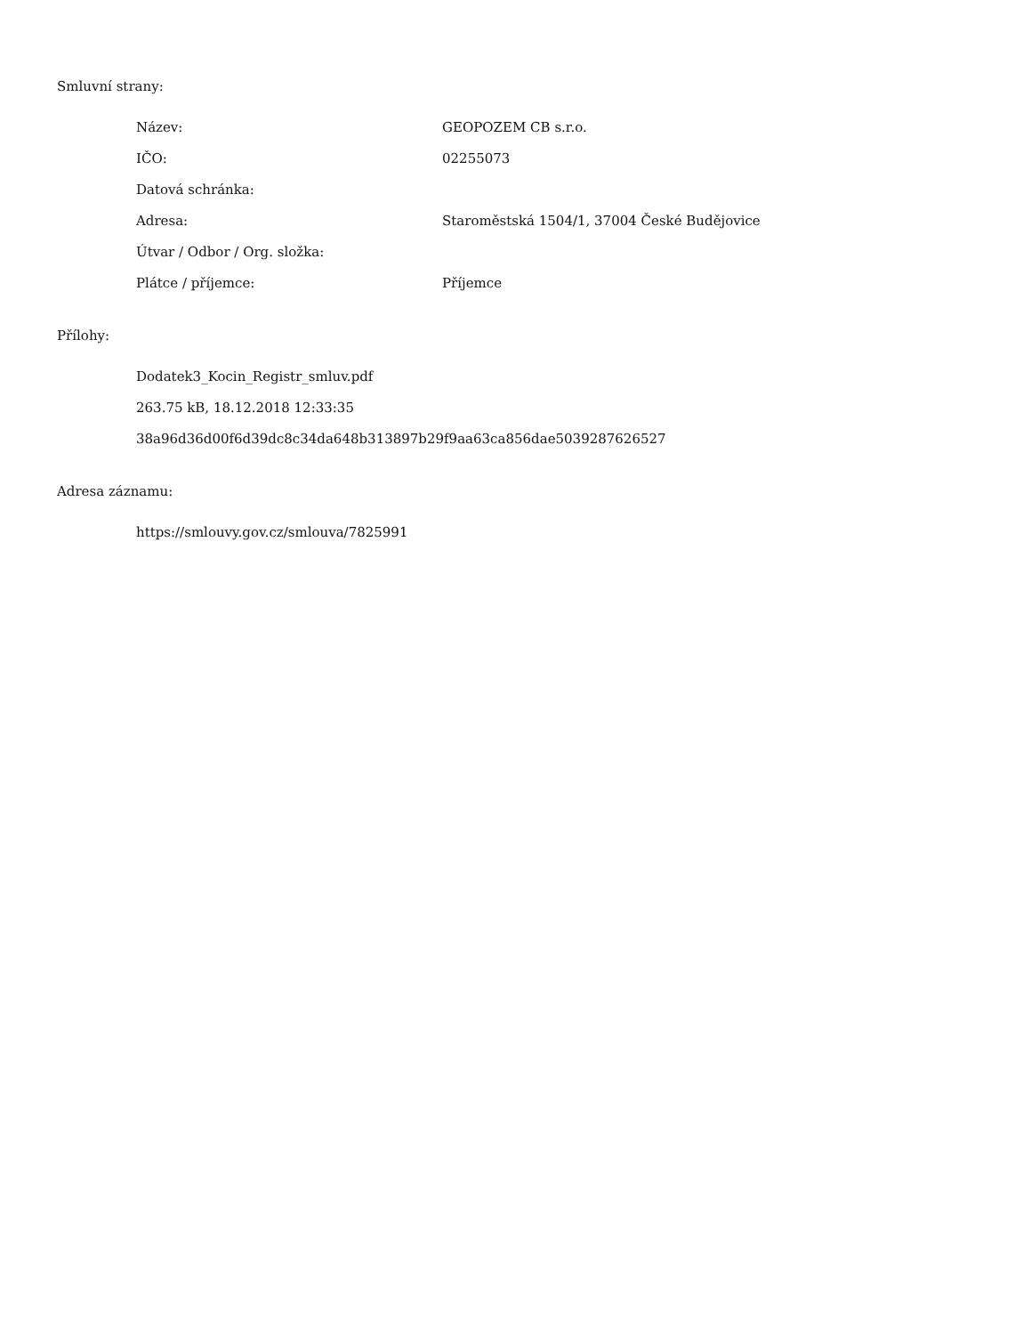Smluvní strany:
| Název: | GEOPOZEM CB s.r.o. |
| IČO: | 02255073 |
| Datová schránka: | |
| Adresa: | Staroměstská 1504/1, 37004 České Budějovice |
| Útvar / Odbor / Org. složka: | |
| Plátce / příjemce: | Příjemce |
Přílohy:
Dodatek3_Kocin_Registr_smluv.pdf
263.75 kB, 18.12.2018 12:33:35
38a96d36d00f6d39dc8c34da648b313897b29f9aa63ca856dae5039287626527
Adresa záznamu:
https://smlouvy.gov.cz/smlouva/7825991